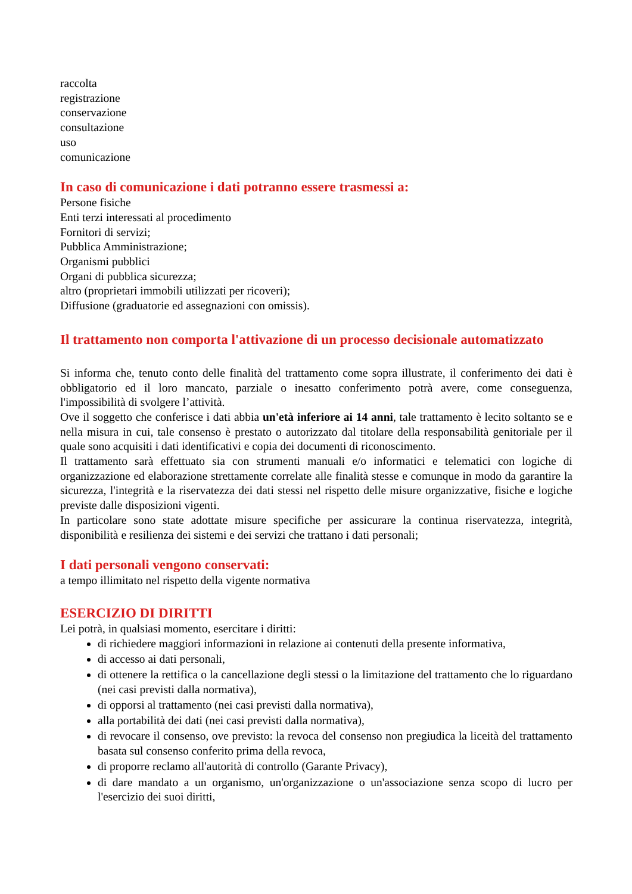raccolta
registrazione
conservazione
consultazione
uso
comunicazione
In caso di comunicazione i dati potranno essere trasmessi a:
Persone fisiche
Enti terzi interessati al procedimento
Fornitori di servizi;
Pubblica Amministrazione;
Organismi pubblici
Organi di pubblica sicurezza;
altro (proprietari immobili utilizzati per ricoveri);
Diffusione (graduatorie ed assegnazioni con omissis).
Il trattamento non comporta l'attivazione di un processo decisionale automatizzato
Si informa che, tenuto conto delle finalità del trattamento come sopra illustrate, il conferimento dei dati è obbligatorio ed il loro mancato, parziale o inesatto conferimento potrà avere, come conseguenza, l'impossibilità di svolgere l’attività.
Ove il soggetto che conferisce i dati abbia un'età inferiore ai 14 anni, tale trattamento è lecito soltanto se e nella misura in cui, tale consenso è prestato o autorizzato dal titolare della responsabilità genitoriale per il quale sono acquisiti i dati identificativi e copia dei documenti di riconoscimento.
Il trattamento sarà effettuato sia con strumenti manuali e/o informatici e telematici con logiche di organizzazione ed elaborazione strettamente correlate alle finalità stesse e comunque in modo da garantire la sicurezza, l'integrità e la riservatezza dei dati stessi nel rispetto delle misure organizzative, fisiche e logiche previste dalle disposizioni vigenti.
In particolare sono state adottate misure specifiche per assicurare la continua riservatezza, integrità, disponibilità e resilienza dei sistemi e dei servizi che trattano i dati personali;
I dati personali vengono conservati:
a tempo illimitato nel rispetto della vigente normativa
ESERCIZIO DI DIRITTI
Lei potrà, in qualsiasi momento, esercitare i diritti:
di richiedere maggiori informazioni in relazione ai contenuti della presente informativa,
di accesso ai dati personali,
di ottenere la rettifica o la cancellazione degli stessi o la limitazione del trattamento che lo riguardano (nei casi previsti dalla normativa),
di opporsi al trattamento (nei casi previsti dalla normativa),
alla portabilità dei dati (nei casi previsti dalla normativa),
di revocare il consenso, ove previsto: la revoca del consenso non pregiudica la liceità del trattamento basata sul consenso conferito prima della revoca,
di proporre reclamo all'autorità di controllo (Garante Privacy),
di dare mandato a un organismo, un'organizzazione o un'associazione senza scopo di lucro per l'esercizio dei suoi diritti,